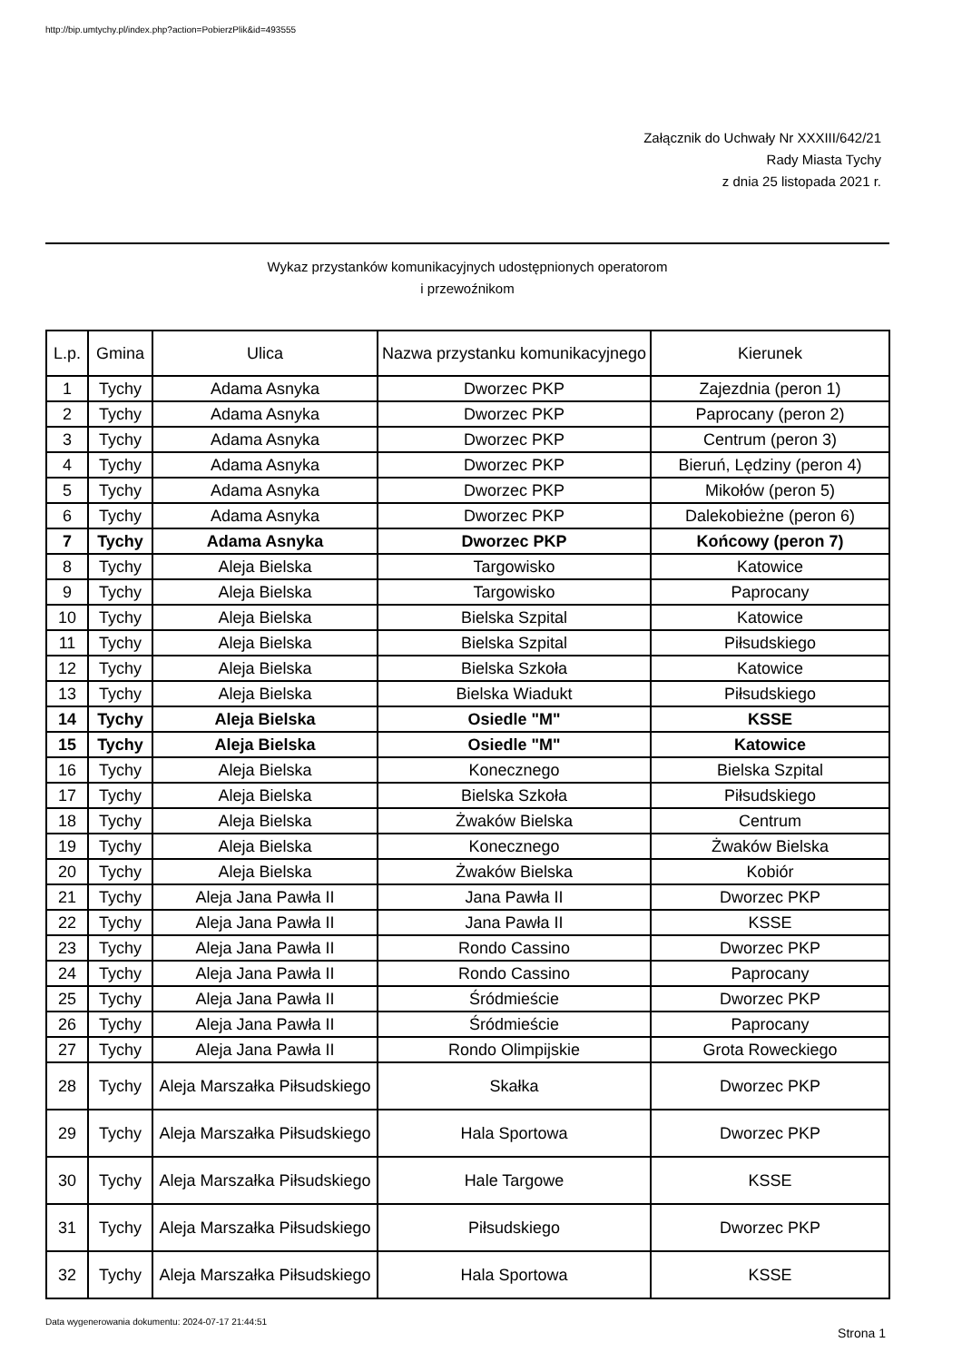http://bip.umtychy.pl/index.php?action=PobierzPlik&id=493555
Załącznik do Uchwały Nr XXXIII/642/21
Rady Miasta Tychy
z dnia 25 listopada 2021 r.
Wykaz przystanków komunikacyjnych udostępnionych operatorom
i przewoźnikom
| L.p. | Gmina | Ulica | Nazwa przystanku komunikacyjnego | Kierunek |
| --- | --- | --- | --- | --- |
| 1 | Tychy | Adama Asnyka | Dworzec PKP | Zajezdnia (peron 1) |
| 2 | Tychy | Adama Asnyka | Dworzec PKP | Paprocany (peron 2) |
| 3 | Tychy | Adama Asnyka | Dworzec PKP | Centrum (peron 3) |
| 4 | Tychy | Adama Asnyka | Dworzec PKP | Bieruń, Lędziny (peron 4) |
| 5 | Tychy | Adama Asnyka | Dworzec PKP | Mikołów (peron 5) |
| 6 | Tychy | Adama Asnyka | Dworzec PKP | Dalekobieżne (peron 6) |
| 7 | Tychy | Adama Asnyka | Dworzec PKP | Końcowy (peron 7) |
| 8 | Tychy | Aleja Bielska | Targowisko | Katowice |
| 9 | Tychy | Aleja Bielska | Targowisko | Paprocany |
| 10 | Tychy | Aleja Bielska | Bielska Szpital | Katowice |
| 11 | Tychy | Aleja Bielska | Bielska Szpital | Piłsudskiego |
| 12 | Tychy | Aleja Bielska | Bielska Szkoła | Katowice |
| 13 | Tychy | Aleja Bielska | Bielska Wiadukt | Piłsudskiego |
| 14 | Tychy | Aleja Bielska | Osiedle "M" | KSSE |
| 15 | Tychy | Aleja Bielska | Osiedle "M" | Katowice |
| 16 | Tychy | Aleja Bielska | Konecznego | Bielska Szpital |
| 17 | Tychy | Aleja Bielska | Bielska Szkoła | Piłsudskiego |
| 18 | Tychy | Aleja Bielska | Żwaków Bielska | Centrum |
| 19 | Tychy | Aleja Bielska | Konecznego | Żwaków Bielska |
| 20 | Tychy | Aleja Bielska | Żwaków Bielska | Kobiór |
| 21 | Tychy | Aleja Jana Pawła II | Jana Pawła II | Dworzec PKP |
| 22 | Tychy | Aleja Jana Pawła II | Jana Pawła II | KSSE |
| 23 | Tychy | Aleja Jana Pawła II | Rondo Cassino | Dworzec PKP |
| 24 | Tychy | Aleja Jana Pawła II | Rondo Cassino | Paprocany |
| 25 | Tychy | Aleja Jana Pawła II | Śródmieście | Dworzec PKP |
| 26 | Tychy | Aleja Jana Pawła II | Śródmieście | Paprocany |
| 27 | Tychy | Aleja Jana Pawła II | Rondo Olimpijskie | Grota Roweckiego |
| 28 | Tychy | Aleja Marszałka Piłsudskiego | Skałka | Dworzec PKP |
| 29 | Tychy | Aleja Marszałka Piłsudskiego | Hala Sportowa | Dworzec PKP |
| 30 | Tychy | Aleja Marszałka Piłsudskiego | Hale Targowe | KSSE |
| 31 | Tychy | Aleja Marszałka Piłsudskiego | Piłsudskiego | Dworzec PKP |
| 32 | Tychy | Aleja Marszałka Piłsudskiego | Hala Sportowa | KSSE |
Data wygenerowania dokumentu: 2024-07-17 21:44:51
Strona 1